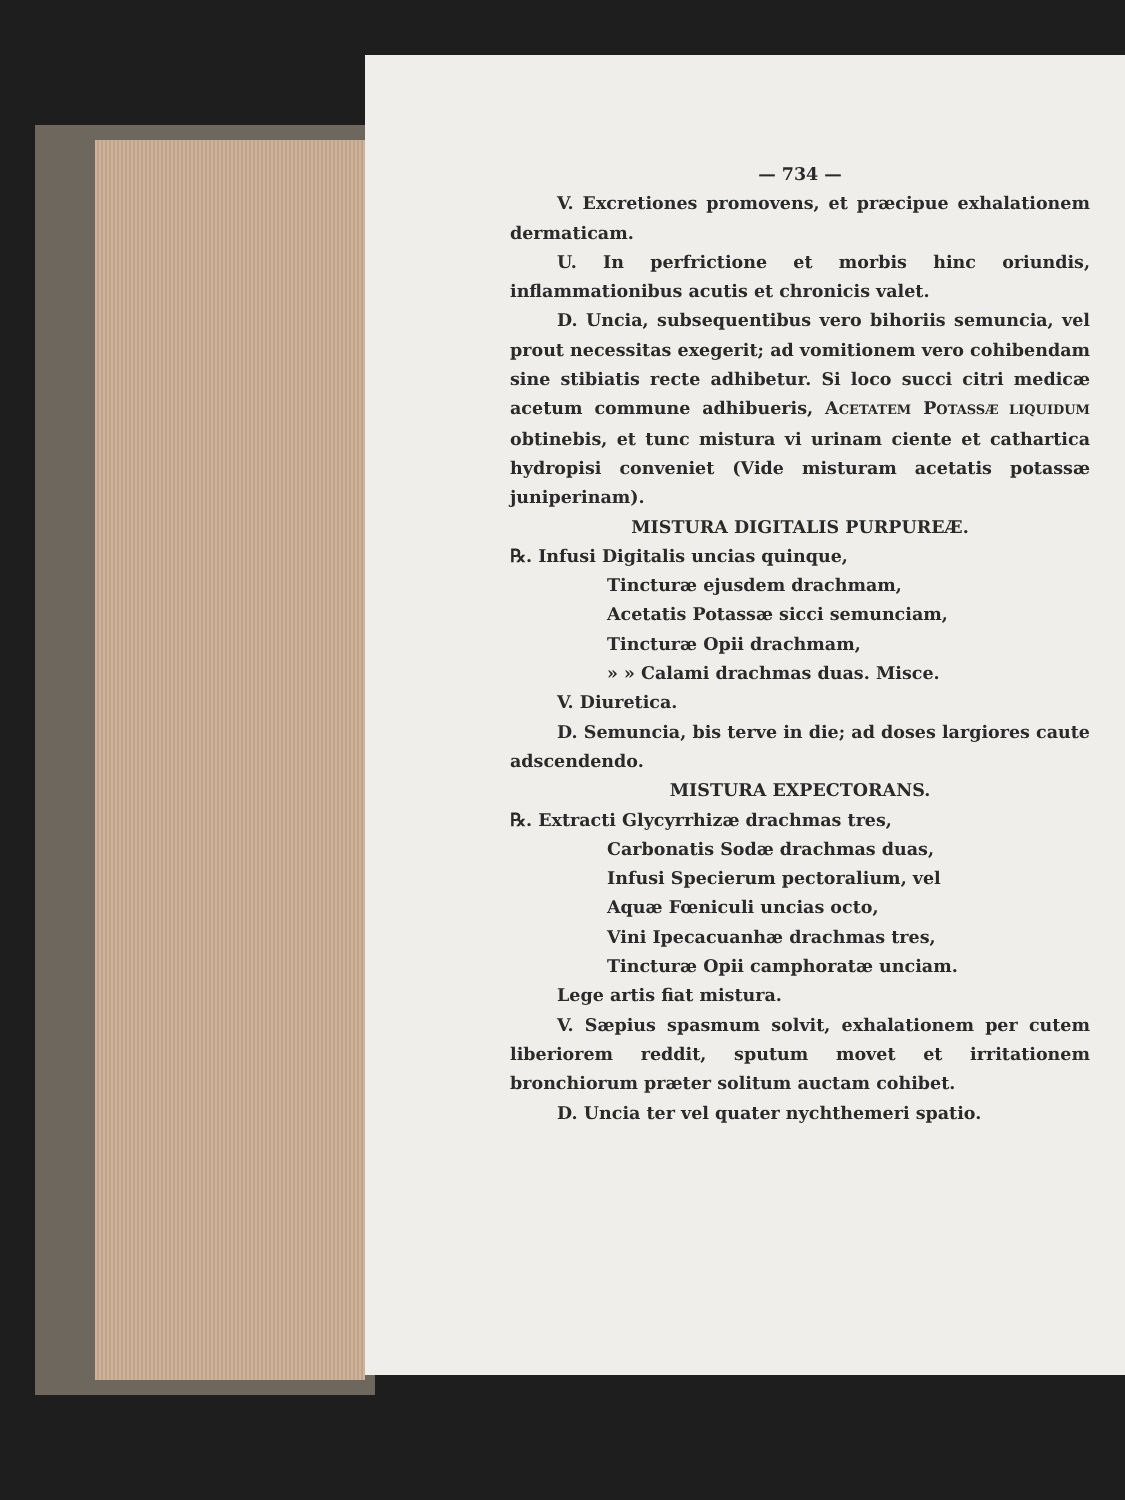— 734 —
V. Excretiones promovens, et præcipue exhalationem dermaticam.
U. In perfrictione et morbis hinc oriundis, inflammationibus acutis et chronicis valet.
D. Uncia, subsequentibus vero bihoriis semuncia, vel prout necessitas exegerit; ad vomitionem vero cohibendam sine stibiatis recte adhibetur. Si loco succi citri medicæ acetum commune adhibueris, ACETATEM POTASSÆ LIQUIDUM obtinebis, et tunc mistura vi urinam ciente et cathartica hydropisi conveniet (Vide misturam acetatis potassæ juniperinam).
MISTURA DIGITALIS PURPUREÆ.
℞. Infusi Digitalis uncias quinque,
Tincturæ ejusdem drachmam,
Acetatis Potassæ sicci semunciam,
Tincturæ Opii drachmam,
» » Calami drachmas duas. Misce.
V. Diuretica.
D. Semuncia, bis terve in die; ad doses largiores caute adscendendo.
MISTURA EXPECTORANS.
℞. Extracti Glycyrrhizæ drachmas tres,
Carbonatis Sodæ drachmas duas,
Infusi Specierum pectoralium, vel
Aquæ Fœniculi uncias octo,
Vini Ipecacuanhæ drachmas tres,
Tincturæ Opii camphoratæ unciam.
Lege artis fiat mistura.
V. Sæpius spasmum solvit, exhalationem per cutem liberiorem reddit, sputum movet et irritationem bronchiorum præter solitum auctam cohibet.
D. Uncia ter vel quater nychthemeri spatio.